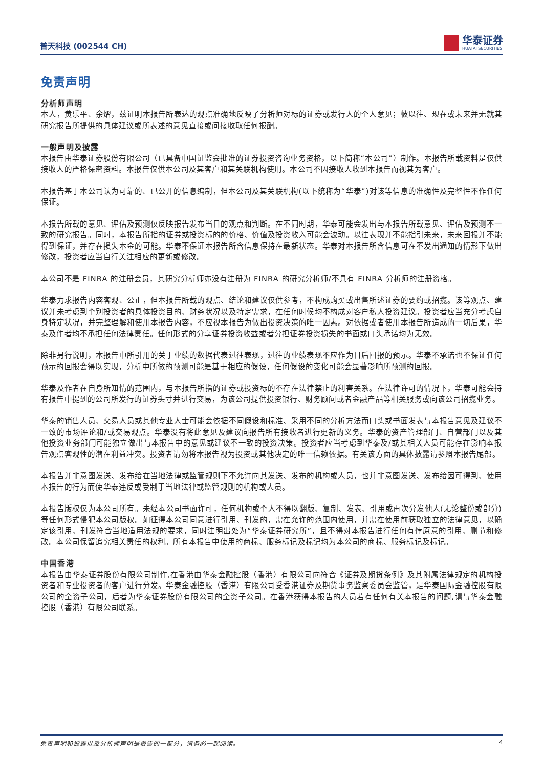普天科技 (002544 CH)
华泰证券
HUATAI SECURITIES
免责声明
分析师声明
本人，黄乐平、余熠，兹证明本报告所表达的观点准确地反映了分析师对标的证券或发行人的个人意见；彼以往、现在或未来并无就其研究报告所提供的具体建议或所表述的意见直接或间接收取任何报酬。
一般声明及披露
本报告由华泰证券股份有限公司（已具备中国证监会批准的证券投资咨询业务资格，以下简称“本公司”）制作。本报告所载资料是仅供接收人的严格保密资料。本报告仅供本公司及其客户和其关联机构使用。本公司不因接收人收到本报告而视其为客户。
本报告基于本公司认为可靠的、已公开的信息编制，但本公司及其关联机构(以下统称为“华泰”)对该等信息的准确性及完整性不作任何保证。
本报告所载的意见、评估及预测仅反映报告发布当日的观点和判断。在不同时期，华泰可能会发出与本报告所载意见、评估及预测不一致的研究报告。同时，本报告所指的证券或投资标的的价格、价值及投资收入可能会波动。以往表现并不能指引未来，未来回报并不能得到保证，并存在损失本金的可能。华泰不保证本报告所含信息保持在最新状态。华泰对本报告所含信息可在不发出通知的情形下做出修改，投资者应当自行关注相应的更新或修改。
本公司不是 FINRA 的注册会员，其研究分析师亦没有注册为 FINRA 的研究分析师/不具有 FINRA 分析师的注册资格。
华泰力求报告内容客观、公正，但本报告所载的观点、结论和建议仅供参考，不构成购买或出售所述证券的要约或招揽。该等观点、建议并未考虑到个别投资者的具体投资目的、财务状况以及特定需求，在任何时候均不构成对客户私人投资建议。投资者应当充分考虑自身特定状况，并完整理解和使用本报告内容，不应视本报告为做出投资决策的唯一因素。对依据或者使用本报告所造成的一切后果，华泰及作者均不承担任何法律责任。任何形式的分享证券投资收益或者分担证券投资损失的书面或口头承诺均为无效。
除非另行说明，本报告中所引用的关于业绩的数据代表过往表现，过往的业绩表现不应作为日后回报的预示。华泰不承诺也不保证任何预示的回报会得以实现，分析中所做的预测可能是基于相应的假设，任何假设的变化可能会显著影响所预测的回报。
华泰及作者在自身所知情的范围内，与本报告所指的证券或投资标的不存在法律禁止的利害关系。在法律许可的情况下，华泰可能会持有报告中提到的公司所发行的证券头寸并进行交易，为该公司提供投资银行、财务顾问或者金融产品等相关服务或向该公司招揽业务。
华泰的销售人员、交易人员或其他专业人士可能会依据不同假设和标准、采用不同的分析方法而口头或书面发表与本报告意见及建议不一致的市场评论和/或交易观点。华泰没有将此意见及建议向报告所有接收者进行更新的义务。华泰的资产管理部门、自营部门以及其他投资业务部门可能独立做出与本报告中的意见或建议不一致的投资决策。投资者应当考虑到华泰及/或其相关人员可能存在影响本报告观点客观性的潜在利益冲突。投资者请勿将本报告视为投资或其他决定的唯一信赖依据。有关该方面的具体披露请参照本报告尾部。
本报告并非意图发送、发布给在当地法律或监管规则下不允许向其发送、发布的机构或人员，也并非意图发送、发布给因可得到、使用本报告的行为而使华泰违反或受制于当地法律或监管规则的机构或人员。
本报告版权仅为本公司所有。未经本公司书面许可，任何机构或个人不得以翻版、复制、发表、引用或再次分发他人(无论整份或部分)等任何形式侵犯本公司版权。如征得本公司同意进行引用、刊发的，需在允许的范围内使用，并需在使用前获取独立的法律意见，以确定该引用、刊发符合当地适用法规的要求，同时注明出处为“华泰证券研究所”，且不得对本报告进行任何有悖原意的引用、删节和修改。本公司保留追究相关责任的权利。所有本报告中使用的商标、服务标记及标记均为本公司的商标、服务标记及标记。
中国香港
本报告由华泰证券股份有限公司制作,在香港由华泰金融控股（香港）有限公司向符合《证券及期货条例》及其附属法律规定的机构投资者和专业投资者的客户进行分发。华泰金融控股（香港）有限公司受香港证券及期货事务监察委员会监管，是华泰国际金融控股有限公司的全资子公司，后者为华泰证券股份有限公司的全资子公司。在香港获得本报告的人员若有任何有关本报告的问题,请与华泰金融控股（香港）有限公司联系。
免责声明和披露以及分析师声明是报告的一部分，请务必一起阅读。 4